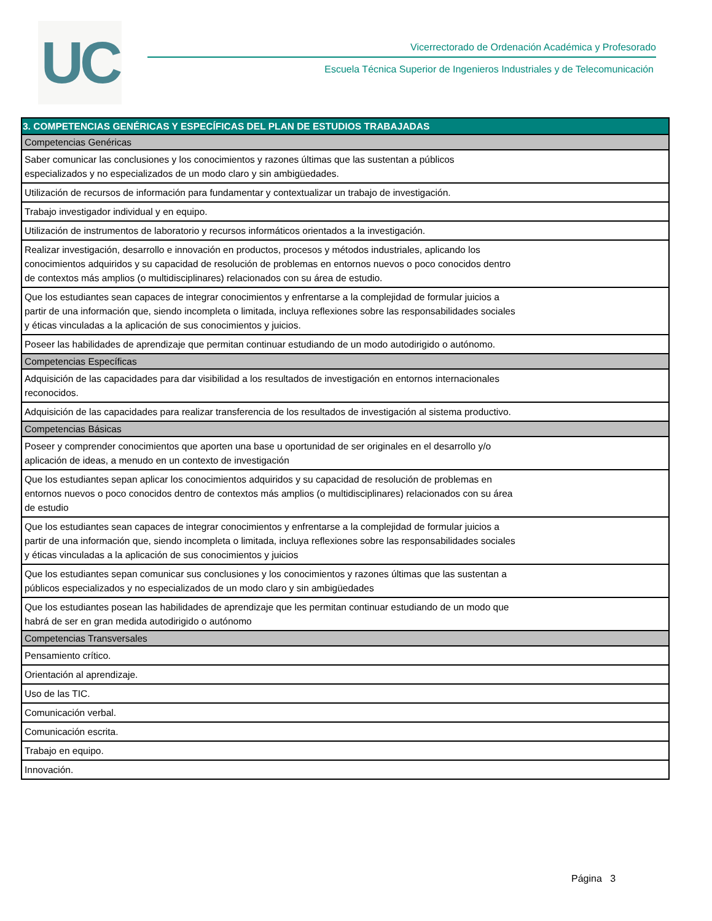UC
Vicerrectorado de Ordenación Académica y Profesorado
Escuela Técnica Superior de Ingenieros Industriales y de Telecomunicación
| 3. COMPETENCIAS GENÉRICAS Y ESPECÍFICAS DEL PLAN DE ESTUDIOS TRABAJADAS |
| --- |
| Competencias Genéricas |
| Saber comunicar las conclusiones y los conocimientos y razones últimas que las sustentan a públicos especializados y no especializados de un modo claro y sin ambigüedades. |
| Utilización de recursos de información para fundamentar y contextualizar un trabajo de investigación. |
| Trabajo investigador individual y en equipo. |
| Utilización de instrumentos de laboratorio y recursos informáticos orientados a la investigación. |
| Realizar investigación, desarrollo e innovación en productos, procesos y métodos industriales, aplicando los conocimientos adquiridos y su capacidad de resolución de problemas en entornos nuevos o poco conocidos dentro de contextos más amplios (o multidisciplinares) relacionados con su área de estudio. |
| Que los estudiantes sean capaces de integrar conocimientos y enfrentarse a la complejidad de formular juicios a partir de una información que, siendo incompleta o limitada, incluya reflexiones sobre las responsabilidades sociales y éticas vinculadas a la aplicación de sus conocimientos y juicios. |
| Poseer las habilidades de aprendizaje que permitan continuar estudiando de un modo autodirigido o autónomo. |
| Competencias Específicas |
| Adquisición de las capacidades para dar visibilidad a los resultados de investigación en entornos internacionales reconocidos. |
| Adquisición de las capacidades para realizar transferencia de los resultados de investigación al sistema productivo. |
| Competencias Básicas |
| Poseer y comprender conocimientos que aporten una base u oportunidad de ser originales en el desarrollo y/o aplicación de ideas, a menudo en un contexto de investigación |
| Que los estudiantes sepan aplicar los conocimientos adquiridos y su capacidad de resolución de problemas en entornos nuevos o poco conocidos dentro de contextos más amplios (o multidisciplinares) relacionados con su área de estudio |
| Que los estudiantes sean capaces de integrar conocimientos y enfrentarse a la complejidad de formular juicios a partir de una información que, siendo incompleta o limitada, incluya reflexiones sobre las responsabilidades sociales y éticas vinculadas a la aplicación de sus conocimientos y juicios |
| Que los estudiantes sepan comunicar sus conclusiones y los conocimientos y razones últimas que las sustentan a públicos especializados y no especializados de un modo claro y sin ambigüedades |
| Que los estudiantes posean las habilidades de aprendizaje que les permitan continuar estudiando de un modo que habrá de ser en gran medida autodirigido o autónomo |
| Competencias Transversales |
| Pensamiento crítico. |
| Orientación al aprendizaje. |
| Uso de las TIC. |
| Comunicación verbal. |
| Comunicación escrita. |
| Trabajo en equipo. |
| Innovación. |
Página 3